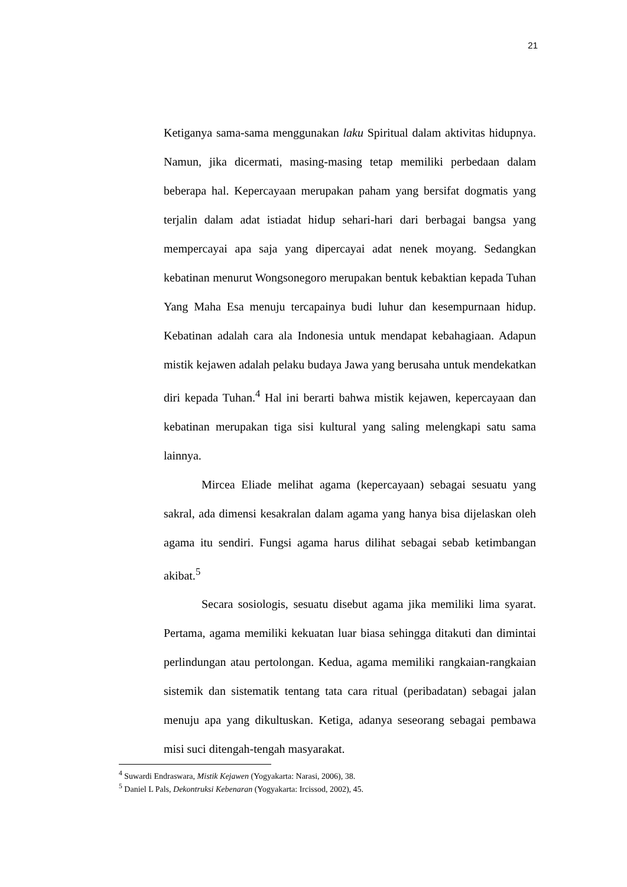21
Ketiganya sama-sama menggunakan laku Spiritual dalam aktivitas hidupnya. Namun, jika dicermati, masing-masing tetap memiliki perbedaan dalam beberapa hal. Kepercayaan merupakan paham yang bersifat dogmatis yang terjalin dalam adat istiadat hidup sehari-hari dari berbagai bangsa yang mempercayai apa saja yang dipercayai adat nenek moyang. Sedangkan kebatinan menurut Wongsonegoro merupakan bentuk kebaktian kepada Tuhan Yang Maha Esa menuju tercapainya budi luhur dan kesempurnaan hidup. Kebatinan adalah cara ala Indonesia untuk mendapat kebahagiaan. Adapun mistik kejawen adalah pelaku budaya Jawa yang berusaha untuk mendekatkan diri kepada Tuhan.<sup>4</sup> Hal ini berarti bahwa mistik kejawen, kepercayaan dan kebatinan merupakan tiga sisi kultural yang saling melengkapi satu sama lainnya.
Mircea Eliade melihat agama (kepercayaan) sebagai sesuatu yang sakral, ada dimensi kesakralan dalam agama yang hanya bisa dijelaskan oleh agama itu sendiri. Fungsi agama harus dilihat sebagai sebab ketimbangan akibat.<sup>5</sup>
Secara sosiologis, sesuatu disebut agama jika memiliki lima syarat. Pertama, agama memiliki kekuatan luar biasa sehingga ditakuti dan dimintai perlindungan atau pertolongan. Kedua, agama memiliki rangkaian-rangkaian sistemik dan sistematik tentang tata cara ritual (peribadatan) sebagai jalan menuju apa yang dikultuskan. Ketiga, adanya seseorang sebagai pembawa misi suci ditengah-tengah masyarakat.
<sup>4</sup> Suwardi Endraswara, Mistik Kejawen (Yogyakarta: Narasi, 2006), 38.
<sup>5</sup> Daniel L Pals, Dekontruksi Kebenaran (Yogyakarta: Ircissod, 2002), 45.